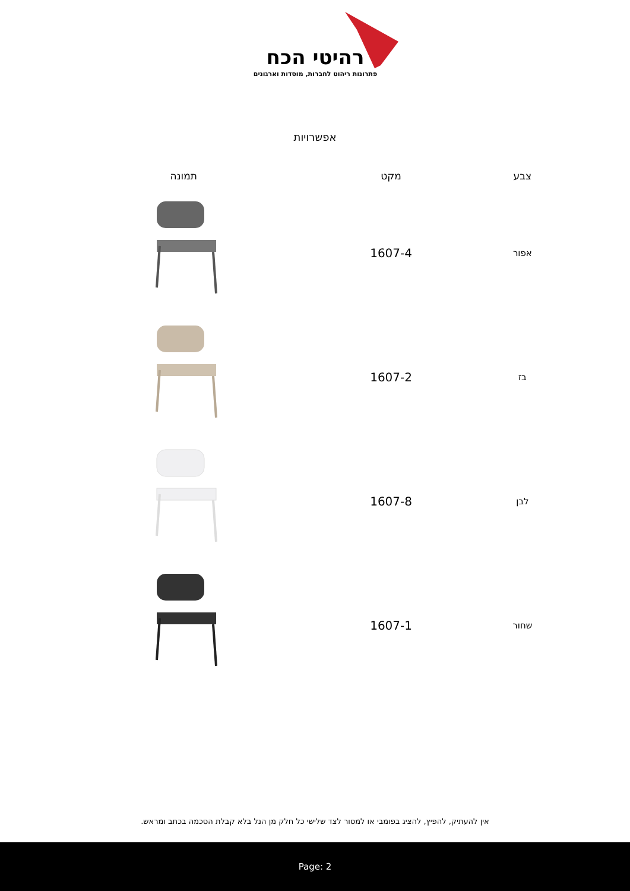רהיטי הכח
פתרונות ריהוט לחברות, מוסדות וארגונים
אפשרויות
| צבע | מקט | תמונה |
| --- | --- | --- |
| אפור | 1607-4 | |
| בז | 1607-2 | |
| לבן | 1607-8 | |
| שחור | 1607-1 | |
אין להעתיק, להפיץ, להציג בפומבי או למסור לצד שלישי כל חלק מן הנל בלא קבלת הסכמה בכתב ומראש.
Page: 2